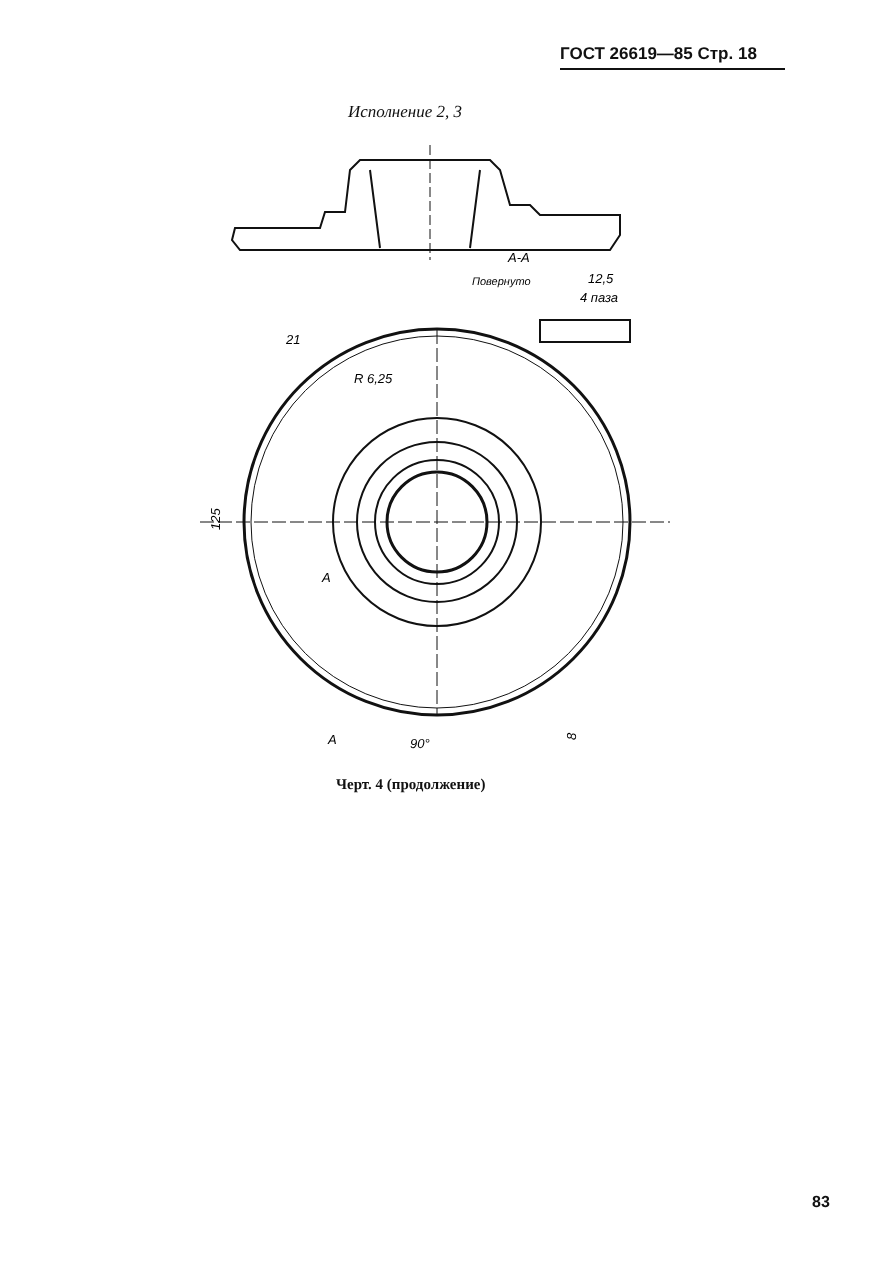ГОСТ 26619—85 Стр. 18
Исполнение 2, 3
А-А
Повернуто
12,5
4 паза
21
R 6,25
125
А
А
90°
8
Черт. 4 (продолжение)
83